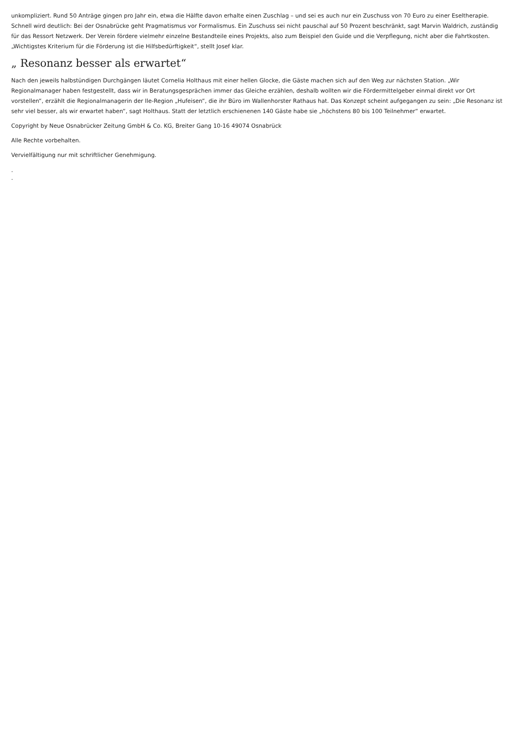unkompliziert. Rund 50 Anträge gingen pro Jahr ein, etwa die Hälfte davon erhalte einen Zuschlag – und sei es auch nur ein Zuschuss von 70 Euro zu einer Eseltherapie. Schnell wird deutlich: Bei der Osnabrücke geht Pragmatismus vor Formalismus. Ein Zuschuss sei nicht pauschal auf 50 Prozent beschränkt, sagt Marvin Waldrich, zuständig für das Ressort Netzwerk. Der Verein fördere vielmehr einzelne Bestandteile eines Projekts, also zum Beispiel den Guide und die Verpflegung, nicht aber die Fahrtkosten. „Wichtigstes Kriterium für die Förderung ist die Hilfsbedürftigkeit“, stellt Josef klar.
„ Resonanz besser als erwartet“
Nach den jeweils halbstündigen Durchgängen läutet Cornelia Holthaus mit einer hellen Glocke, die Gäste machen sich auf den Weg zur nächsten Station. „Wir Regionalmanager haben festgestellt, dass wir in Beratungsgesprächen immer das Gleiche erzählen, deshalb wollten wir die Fördermittelgeber einmal direkt vor Ort vorstellen“, erzählt die Regionalmanagerin der Ile-Region „Hufeisen“, die ihr Büro im Wallenhorster Rathaus hat. Das Konzept scheint aufgegangen zu sein: „Die Resonanz ist sehr viel besser, als wir erwartet haben“, sagt Holthaus. Statt der letztlich erschienenen 140 Gäste habe sie „höchstens 80 bis 100 Teilnehmer“ erwartet.
Copyright by Neue Osnabrücker Zeitung GmbH & Co. KG, Breiter Gang 10-16 49074 Osnabrück
Alle Rechte vorbehalten.
Vervielfältigung nur mit schriftlicher Genehmigung.
.
.